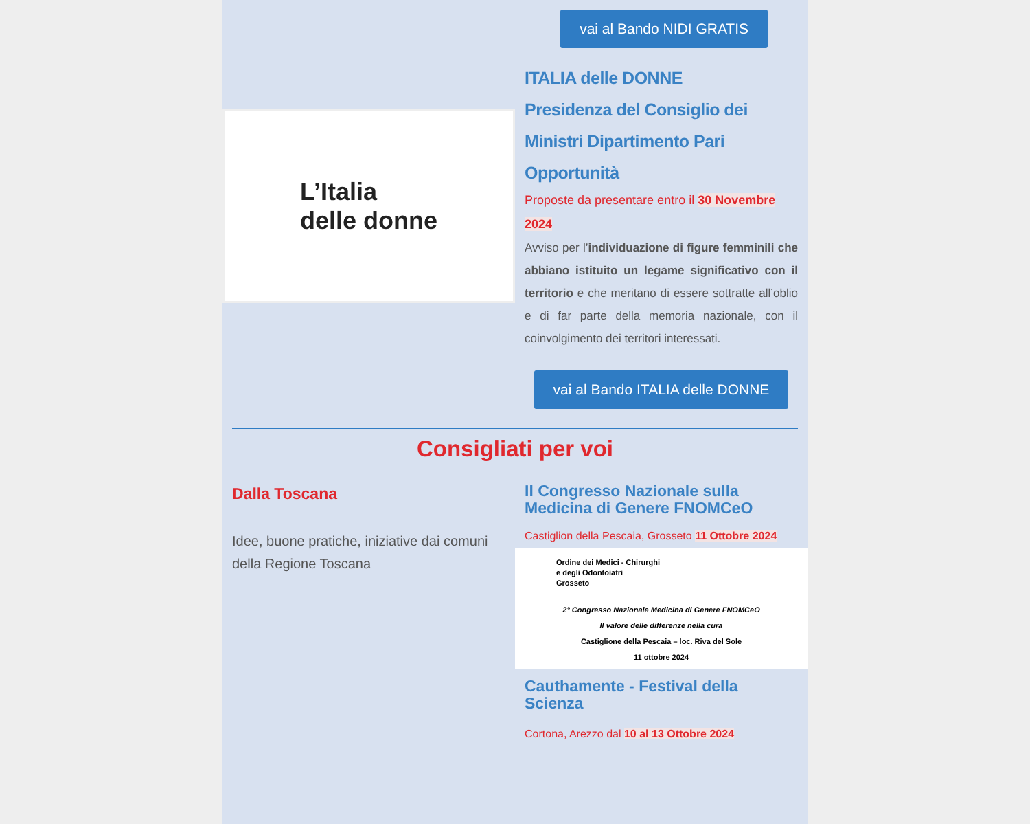vai al Bando NIDI GRATIS
L’Italia
delle donne
ITALIA delle DONNE
Presidenza del Consiglio dei Ministri Dipartimento Pari Opportunità
Proposte da presentare entro il 30 Novembre 2024
Avviso per l’individuazione di figure femminili che abbiano istituito un legame significativo con il territorio e che meritano di essere sottratte all’oblio e di far parte della memoria nazionale, con il coinvolgimento dei territori interessati.
vai al Bando ITALIA delle DONNE
Consigliati per voi
Dalla Toscana
Idee, buone pratiche, iniziative dai comuni della Regione Toscana
Il Congresso Nazionale sulla Medicina di Genere FNOMCeO
Castiglion della Pescaia, Grosseto 11 Ottobre 2024
Ordine dei Medici - Chirurghi
e degli Odontoiatri
Grosseto
2° Congresso Nazionale Medicina di Genere FNOMCeO
Il valore delle differenze nella cura
Castiglione della Pescaia – loc. Riva del Sole
11 ottobre 2024
Cauthamente - Festival della Scienza
Cortona, Arezzo dal 10 al 13 Ottobre 2024